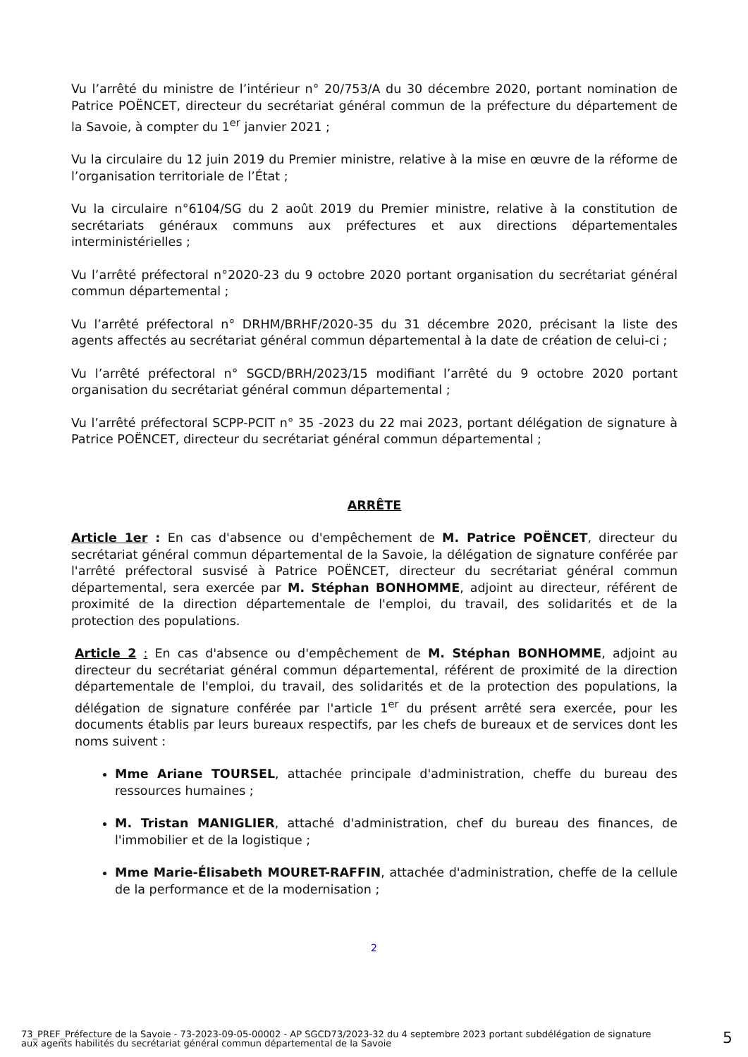Vu l’arrêté du ministre de l’intérieur n° 20/753/A du 30 décembre 2020, portant nomination de Patrice POËNCET, directeur du secrétariat général commun de la préfecture du département de la Savoie, à compter du 1<sup>er</sup> janvier 2021 ;
Vu la circulaire du 12 juin 2019 du Premier ministre, relative à la mise en œuvre de la réforme de l’organisation territoriale de l’État ;
Vu la circulaire n°6104/SG du 2 août 2019 du Premier ministre, relative à la constitution de secrétariats généraux communs aux préfectures et aux directions départementales interministérielles ;
Vu l’arrêté préfectoral n°2020-23 du 9 octobre 2020 portant organisation du secrétariat général commun départemental ;
Vu l’arrêté préfectoral n° DRHM/BRHF/2020-35 du 31 décembre 2020, précisant la liste des agents affectés au secrétariat général commun départemental à la date de création de celui-ci ;
Vu l’arrêté préfectoral n° SGCD/BRH/2023/15 modifiant l’arrêté du 9 octobre 2020 portant organisation du secrétariat général commun départemental ;
Vu l’arrêté préfectoral SCPP-PCIT n° 35 -2023 du 22 mai 2023, portant délégation de signature à Patrice POËNCET, directeur du secrétariat général commun départemental ;
ARRÊTE
Article 1er : En cas d'absence ou d'empêchement de M. Patrice POËNCET, directeur du secrétariat général commun départemental de la Savoie, la délégation de signature conférée par l'arrêté préfectoral susvisé à Patrice POËNCET, directeur du secrétariat général commun départemental, sera exercée par M. Stéphan BONHOMME, adjoint au directeur, référent de proximité de la direction départementale de l'emploi, du travail, des solidarités et de la protection des populations.
Article 2 : En cas d'absence ou d'empêchement de M. Stéphan BONHOMME, adjoint au directeur du secrétariat général commun départemental, référent de proximité de la direction départementale de l'emploi, du travail, des solidarités et de la protection des populations, la délégation de signature conférée par l'article 1<sup>er</sup> du présent arrêté sera exercée, pour les documents établis par leurs bureaux respectifs, par les chefs de bureaux et de services dont les noms suivent :
Mme Ariane TOURSEL, attachée principale d'administration, cheffe du bureau des ressources humaines ;
M. Tristan MANIGLIER, attaché d'administration, chef du bureau des finances, de l'immobilier et de la logistique ;
Mme Marie-Élisabeth MOURET-RAFFIN, attachée d'administration, cheffe de la cellule de la performance et de la modernisation ;
2
73_PREF_Préfecture de la Savoie - 73-2023-09-05-00002 - AP SGCD73/2023-32 du 4 septembre 2023 portant subdélégation de signature aux agents habilités du secrétariat général commun départemental de la Savoie
5